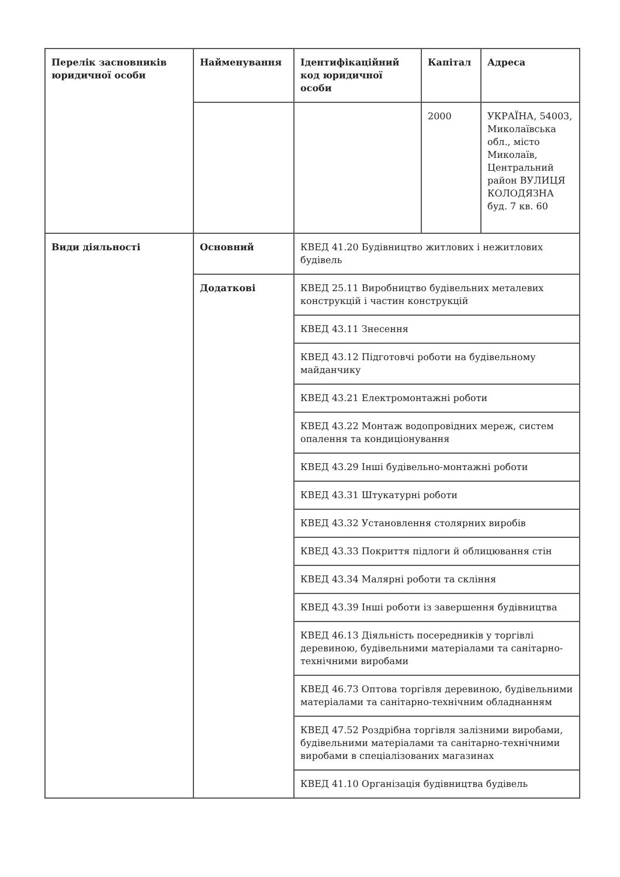| Перелік засновників юридичної особи | Найменування | Ідентифікаційний код юридичної особи | Капітал | Адреса |
| | | | 2000 | УКРАЇНА, 54003, Миколаївська обл., місто Миколаїв, Центральний район ВУЛИЦЯ КОЛОДЯЗНА буд. 7 кв. 60 |
| Види діяльності | Основний | КВЕД 41.20 Будівництво житлових і нежитлових будівель | | |
| | Додаткові | КВЕД 25.11 Виробництво будівельних металевих конструкцій і частин конструкцій | | |
| | | КВЕД 43.11 Знесення | | |
| | | КВЕД 43.12 Підготовчі роботи на будівельному майданчику | | |
| | | КВЕД 43.21 Електромонтажні роботи | | |
| | | КВЕД 43.22 Монтаж водопровідних мереж, систем опалення та кондиціонування | | |
| | | КВЕД 43.29 Інші будівельно-монтажні роботи | | |
| | | КВЕД 43.31 Штукатурні роботи | | |
| | | КВЕД 43.32 Установлення столярних виробів | | |
| | | КВЕД 43.33 Покриття підлоги й облицювання стін | | |
| | | КВЕД 43.34 Малярні роботи та скління | | |
| | | КВЕД 43.39 Інші роботи із завершення будівництва | | |
| | | КВЕД 46.13 Діяльність посередників у торгівлі деревиною, будівельними матеріалами та санітарно-технічними виробами | | |
| | | КВЕД 46.73 Оптова торгівля деревиною, будівельними матеріалами та санітарно-технічним обладнанням | | |
| | | КВЕД 47.52 Роздрібна торгівля залізними виробами, будівельними матеріалами та санітарно-технічними виробами в спеціалізованих магазинах | | |
| | | КВЕД 41.10 Організація будівництва будівель | | |